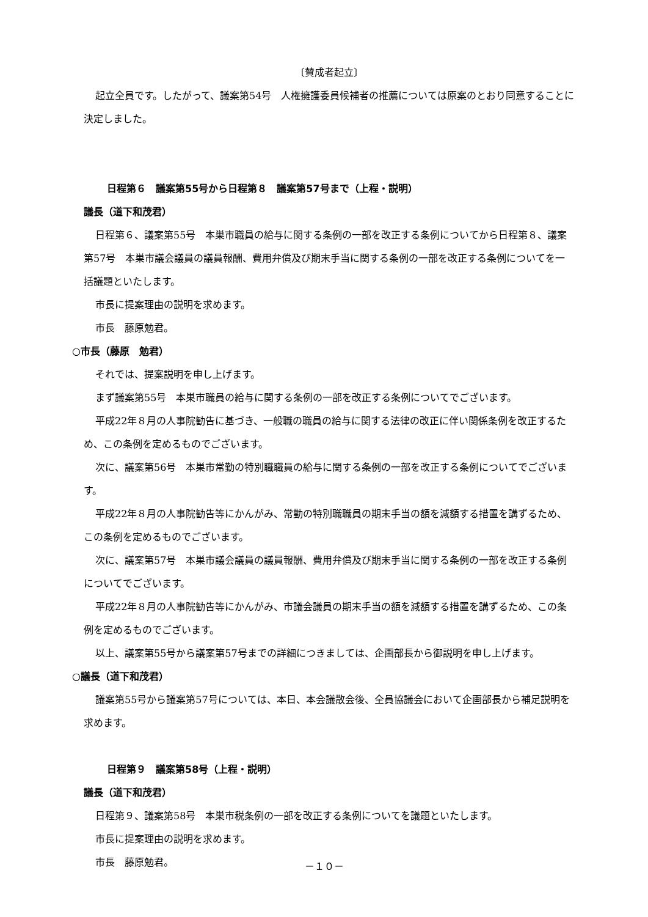〔賛成者起立〕
起立全員です。したがって、議案第54号　人権擁護委員候補者の推薦については原案のとおり同意することに決定しました。
日程第６　議案第55号から日程第８　議案第57号まで（上程・説明）
議長（道下和茂君）
日程第６、議案第55号　本巣市職員の給与に関する条例の一部を改正する条例についてから日程第８、議案第57号　本巣市議会議員の議員報酬、費用弁償及び期末手当に関する条例の一部を改正する条例についてを一括議題といたします。
市長に提案理由の説明を求めます。
市長　藤原勉君。
○市長（藤原　勉君）
それでは、提案説明を申し上げます。
まず議案第55号　本巣市職員の給与に関する条例の一部を改正する条例についてでございます。
平成22年８月の人事院勧告に基づき、一般職の職員の給与に関する法律の改正に伴い関係条例を改正するため、この条例を定めるものでございます。
次に、議案第56号　本巣市常勤の特別職職員の給与に関する条例の一部を改正する条例についてでございます。
平成22年８月の人事院勧告等にかんがみ、常勤の特別職職員の期末手当の額を減額する措置を講ずるため、この条例を定めるものでございます。
次に、議案第57号　本巣市議会議員の議員報酬、費用弁償及び期末手当に関する条例の一部を改正する条例についてでございます。
平成22年８月の人事院勧告等にかんがみ、市議会議員の期末手当の額を減額する措置を講ずるため、この条例を定めるものでございます。
以上、議案第55号から議案第57号までの詳細につきましては、企画部長から御説明を申し上げます。
○議長（道下和茂君）
議案第55号から議案第57号については、本日、本会議散会後、全員協議会において企画部長から補足説明を求めます。
日程第９　議案第58号（上程・説明）
議長（道下和茂君）
日程第９、議案第58号　本巣市税条例の一部を改正する条例についてを議題といたします。
市長に提案理由の説明を求めます。
市長　藤原勉君。
－１０－